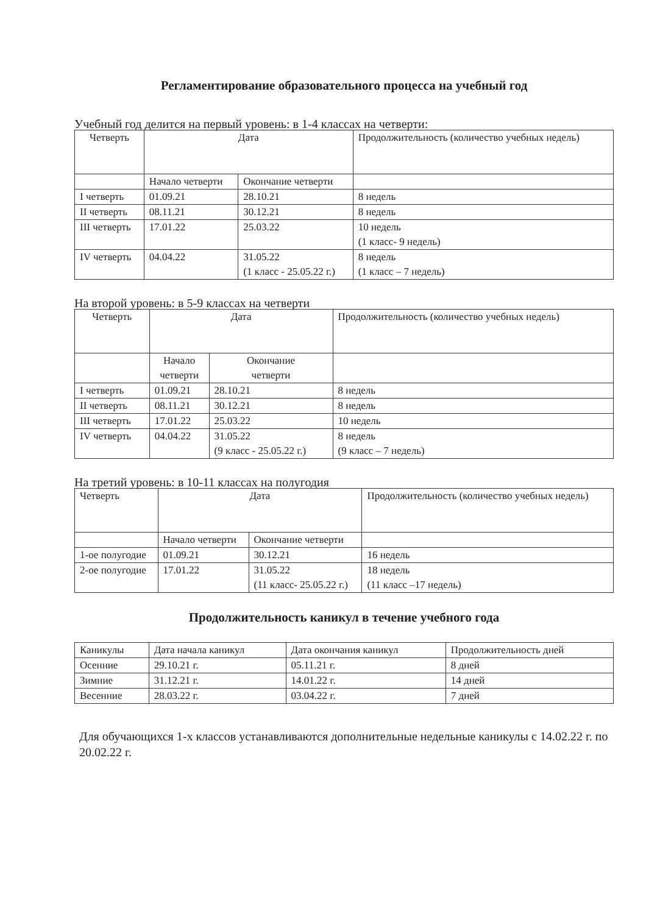Регламентирование образовательного процесса на учебный год
Учебный год делится на первый уровень: в 1-4 классах на четверти:
| Четверть | Дата | | Продолжительность (количество учебных недель) |
| --- | --- | --- | --- |
| | Начало четверти | Окончание четверти | |
| I четверть | 01.09.21 | 28.10.21 | 8 недель |
| II четверть | 08.11.21 | 30.12.21 | 8 недель |
| III четверть | 17.01.22 | 25.03.22 | 10 недель (1 класс- 9 недель) |
| IV четверть | 04.04.22 | 31.05.22 (1 класс - 25.05.22 г.) | 8 недель (1 класс – 7 недель) |
На второй уровень: в 5-9 классах на четверти
| Четверть | Дата | | Продолжительность (количество учебных недель) |
| --- | --- | --- | --- |
| | Начало четверти | Окончание четверти | |
| I четверть | 01.09.21 | 28.10.21 | 8 недель |
| II четверть | 08.11.21 | 30.12.21 | 8 недель |
| III четверть | 17.01.22 | 25.03.22 | 10 недель |
| IV четверть | 04.04.22 | 31.05.22 (9 класс - 25.05.22 г.) | 8 недель (9 класс – 7 недель) |
На третий уровень: в 10-11 классах на полугодия
| Четверть | Дата | | Продолжительность (количество учебных недель) |
| --- | --- | --- | --- |
| | Начало четверти | Окончание четверти | |
| 1-ое полугодие | 01.09.21 | 30.12.21 | 16 недель |
| 2-ое полугодие | 17.01.22 | 31.05.22 (11 класс- 25.05.22 г.) | 18 недель (11 класс –17 недель) |
Продолжительность каникул в течение учебного года
| Каникулы | Дата начала каникул | Дата окончания каникул | Продолжительность дней |
| --- | --- | --- | --- |
| Осенние | 29.10.21 г. | 05.11.21 г. | 8 дней |
| Зимние | 31.12.21 г. | 14.01.22 г. | 14 дней |
| Весенние | 28.03.22 г. | 03.04.22 г. | 7 дней |
Для обучающихся 1-х классов устанавливаются дополнительные недельные каникулы с 14.02.22 г. по 20.02.22 г.